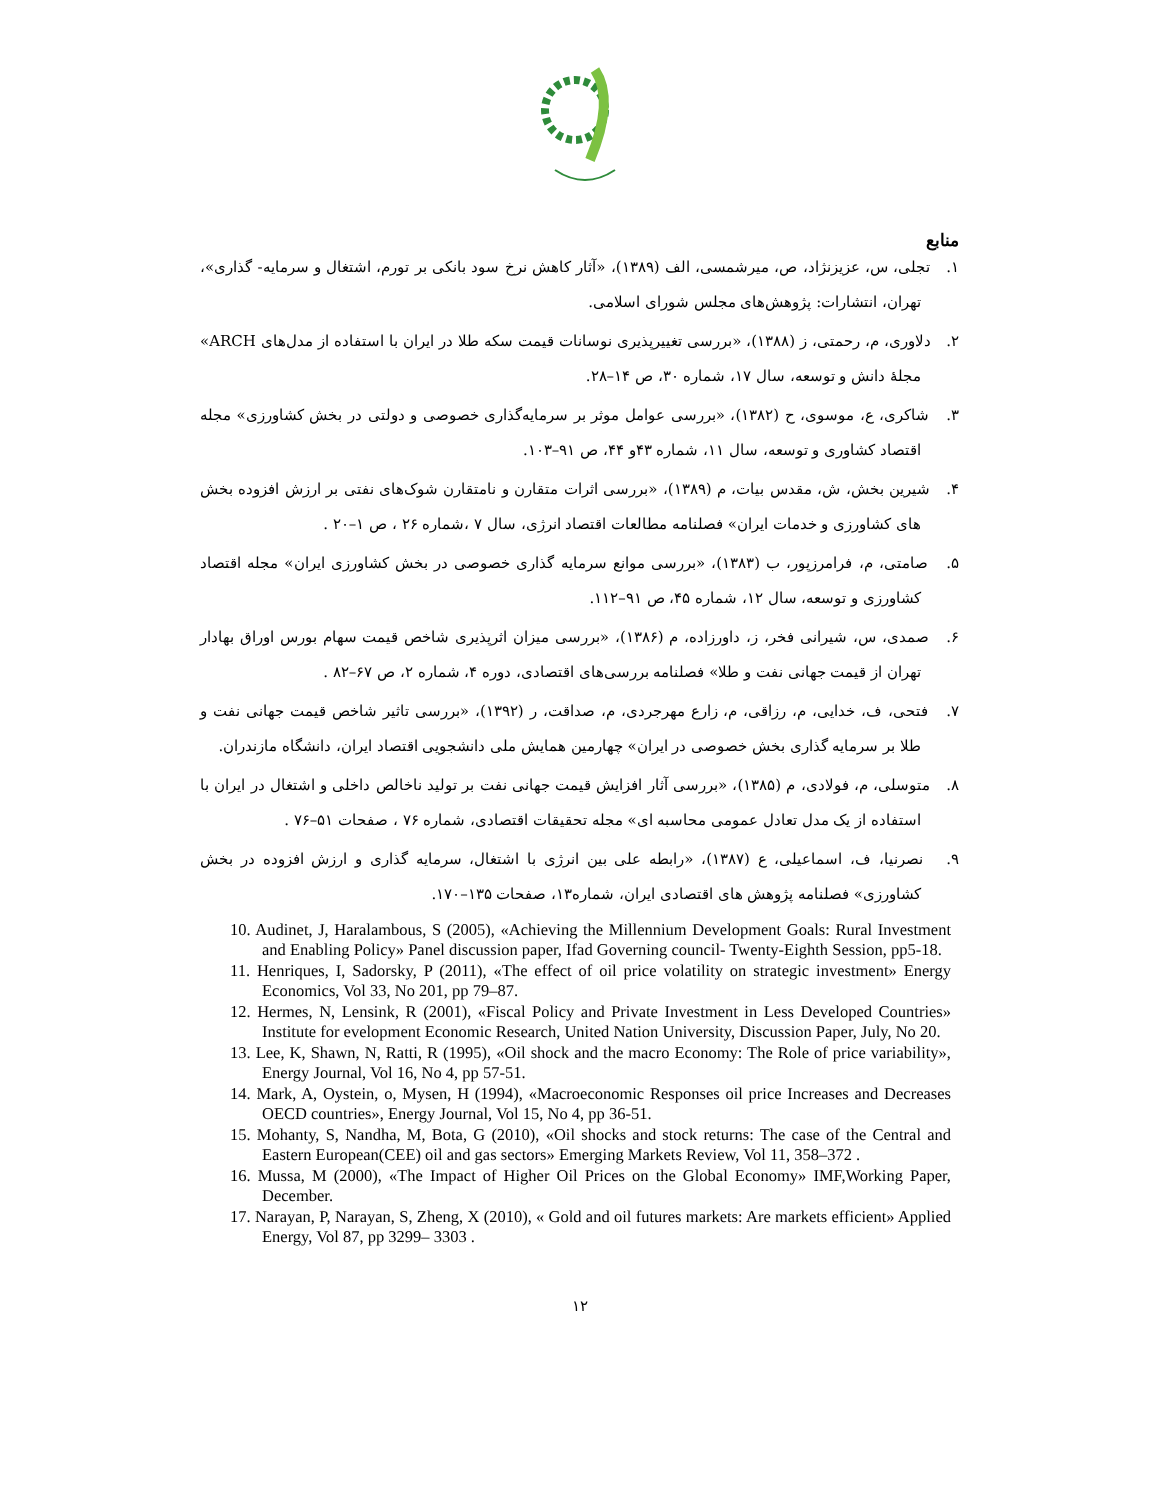منابع
۱. تجلی، س، عزیزنژاد، ص، میرشمسی، الف (۱۳۸۹)، «آثار کاهش نرخ سود بانکی بر تورم، اشتغال و سرمایه- گذاری»، تهران، انتشارات: پژوهش‌های مجلس شورای اسلامی.
۲. دلاوری، م، رحمتی، ز (۱۳۸۸)، «بررسی تغییرپذیری نوسانات قیمت سکه طلا در ایران با استفاده از مدل‌های ARCH» مجلهٔ دانش و توسعه، سال ۱۷، شماره ۳۰، ص ۱۴–۲۸.
۳. شاکری، ع، موسوی، ح (۱۳۸۲)، «بررسی عوامل موثر بر سرمایه‌گذاری خصوصی و دولتی در بخش کشاورزی» مجله اقتصاد کشاوری و توسعه، سال ۱۱، شماره ۴۳و ۴۴، ص ۹۱–۱۰۳.
۴. شیرین بخش، ش، مقدس بیات، م (۱۳۸۹)، «بررسی اثرات متقارن و نامتقارن شوک‌های نفتی بر ارزش افزوده بخش های کشاورزی و خدمات ایران» فصلنامه مطالعات اقتصاد انرژی، سال ۷ ،شماره ۲۶ ، ص ۱–۲۰ .
۵. صامتی، م، فرامرزپور، ب (۱۳۸۳)، «بررسی موانع سرمایه گذاری خصوصی در بخش کشاورزی ایران» مجله اقتصاد کشاورزی و توسعه، سال ۱۲، شماره ۴۵، ص ۹۱–۱۱۲.
۶. صمدی، س، شیرانی فخر، ز، داورزاده، م (۱۳۸۶)، «بررسی میزان اثرپذیری شاخص قیمت سهام بورس اوراق بهادار تهران از قیمت جهانی نفت و طلا» فصلنامه بررسی‌های اقتصادی، دوره ۴، شماره ۲، ص ۶۷–۸۲ .
۷. فتحی، ف، خدایی، م، رزاقی، م، زارع مهرجردی، م، صداقت، ر (۱۳۹۲)، «بررسی تاثیر شاخص قیمت جهانی نفت و طلا بر سرمایه گذاری بخش خصوصی در ایران» چهارمین همایش ملی دانشجویی اقتصاد ایران، دانشگاه مازندران.
۸. متوسلی، م، فولادی، م (۱۳۸۵)، «بررسی آثار افزایش قیمت جهانی نفت بر تولید ناخالص داخلی و اشتغال در ایران با استفاده از یک مدل تعادل عمومی محاسبه ای» مجله تحقیقات اقتصادی، شماره ۷۶ ، صفحات ۵۱–۷۶ .
۹. نصرنیا، ف، اسماعیلی، ع (۱۳۸۷)، «رابطه علی بین انرژی با اشتغال، سرمایه گذاری و ارزش افزوده در بخش کشاورزی» فصلنامه پژوهش های اقتصادی ایران، شماره۱۳، صفحات ۱۳۵–۱۷۰.
10. Audinet, J, Haralambous, S (2005), «Achieving the Millennium Development Goals: Rural Investment and Enabling Policy» Panel discussion paper, Ifad Governing council- Twenty-Eighth Session, pp5-18.
11. Henriques, I, Sadorsky, P (2011), «The effect of oil price volatility on strategic investment» Energy Economics, Vol 33, No 201, pp 79–87.
12. Hermes, N, Lensink, R (2001), «Fiscal Policy and Private Investment in Less Developed Countries» Institute for evelopment Economic Research, United Nation University, Discussion Paper, July, No 20.
13. Lee, K, Shawn, N, Ratti, R (1995), «Oil shock and the macro Economy: The Role of price variability», Energy Journal, Vol 16, No 4, pp 57-51.
14. Mark, A, Oystein, o, Mysen, H (1994), «Macroeconomic Responses oil price Increases and Decreases OECD countries», Energy Journal, Vol 15, No 4, pp 36-51.
15. Mohanty, S, Nandha, M, Bota, G (2010), «Oil shocks and stock returns: The case of the Central and Eastern European(CEE) oil and gas sectors» Emerging Markets Review, Vol 11, 358–372 .
16. Mussa, M (2000), «The Impact of Higher Oil Prices on the Global Economy» IMF,Working Paper, December.
17. Narayan, P, Narayan, S, Zheng, X (2010), « Gold and oil futures markets: Are markets efficient» Applied Energy, Vol 87, pp 3299– 3303 .
۱۲